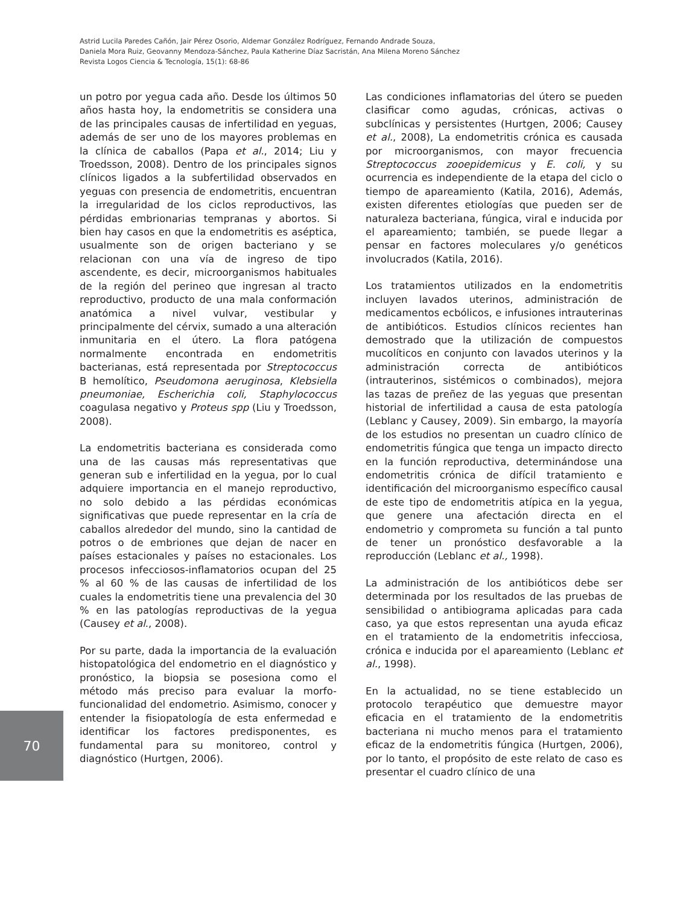Astrid Lucila Paredes Cañón, Jair Pérez Osorio, Aldemar González Rodríguez, Fernando Andrade Souza,
Daniela Mora Ruiz, Geovanny Mendoza-Sánchez, Paula Katherine Díaz Sacristán, Ana Milena Moreno Sánchez
Revista Logos Ciencia & Tecnología, 15(1): 68-86
un potro por yegua cada año. Desde los últimos 50 años hasta hoy, la endometritis se considera una de las principales causas de infertilidad en yeguas, además de ser uno de los mayores problemas en la clínica de caballos (Papa et al., 2014; Liu y Troedsson, 2008). Dentro de los principales signos clínicos ligados a la subfertilidad observados en yeguas con presencia de endometritis, encuentran la irregularidad de los ciclos reproductivos, las pérdidas embrionarias tempranas y abortos. Si bien hay casos en que la endometritis es aséptica, usualmente son de origen bacteriano y se relacionan con una vía de ingreso de tipo ascendente, es decir, microorganismos habituales de la región del perineo que ingresan al tracto reproductivo, producto de una mala conformación anatómica a nivel vulvar, vestibular y principalmente del cérvix, sumado a una alteración inmunitaria en el útero. La flora patógena normalmente encontrada en endometritis bacterianas, está representada por Streptococcus B hemolítico, Pseudomona aeruginosa, Klebsiella pneumoniae, Escherichia coli, Staphylococcus coagulasa negativo y Proteus spp (Liu y Troedsson, 2008).
La endometritis bacteriana es considerada como una de las causas más representativas que generan sub e infertilidad en la yegua, por lo cual adquiere importancia en el manejo reproductivo, no solo debido a las pérdidas económicas significativas que puede representar en la cría de caballos alrededor del mundo, sino la cantidad de potros o de embriones que dejan de nacer en países estacionales y países no estacionales. Los procesos infecciosos-inflamatorios ocupan del 25 % al 60 % de las causas de infertilidad de los cuales la endometritis tiene una prevalencia del 30 % en las patologías reproductivas de la yegua (Causey et al., 2008).
Por su parte, dada la importancia de la evaluación histopatológica del endometrio en el diagnóstico y pronóstico, la biopsia se posesiona como el método más preciso para evaluar la morfo-funcionalidad del endometrio. Asimismo, conocer y entender la fisiopatología de esta enfermedad e identificar los factores predisponentes, es fundamental para su monitoreo, control y diagnóstico (Hurtgen, 2006).
Las condiciones inflamatorias del útero se pueden clasificar como agudas, crónicas, activas o subclínicas y persistentes (Hurtgen, 2006; Causey et al., 2008), La endometritis crónica es causada por microorganismos, con mayor frecuencia Streptococcus zooepidemicus y E. coli, y su ocurrencia es independiente de la etapa del ciclo o tiempo de apareamiento (Katila, 2016), Además, existen diferentes etiologías que pueden ser de naturaleza bacteriana, fúngica, viral e inducida por el apareamiento; también, se puede llegar a pensar en factores moleculares y/o genéticos involucrados (Katila, 2016).
Los tratamientos utilizados en la endometritis incluyen lavados uterinos, administración de medicamentos ecbólicos, e infusiones intrauterinas de antibióticos. Estudios clínicos recientes han demostrado que la utilización de compuestos mucolíticos en conjunto con lavados uterinos y la administración correcta de antibióticos (intrauterinos, sistémicos o combinados), mejora las tazas de preñez de las yeguas que presentan historial de infertilidad a causa de esta patología (Leblanc y Causey, 2009). Sin embargo, la mayoría de los estudios no presentan un cuadro clínico de endometritis fúngica que tenga un impacto directo en la función reproductiva, determinándose una endometritis crónica de difícil tratamiento e identificación del microorganismo específico causal de este tipo de endometritis atípica en la yegua, que genere una afectación directa en el endometrio y comprometa su función a tal punto de tener un pronóstico desfavorable a la reproducción (Leblanc et al., 1998).
La administración de los antibióticos debe ser determinada por los resultados de las pruebas de sensibilidad o antibiograma aplicadas para cada caso, ya que estos representan una ayuda eficaz en el tratamiento de la endometritis infecciosa, crónica e inducida por el apareamiento (Leblanc et al., 1998).
En la actualidad, no se tiene establecido un protocolo terapéutico que demuestre mayor eficacia en el tratamiento de la endometritis bacteriana ni mucho menos para el tratamiento eficaz de la endometritis fúngica (Hurtgen, 2006), por lo tanto, el propósito de este relato de caso es presentar el cuadro clínico de una
70